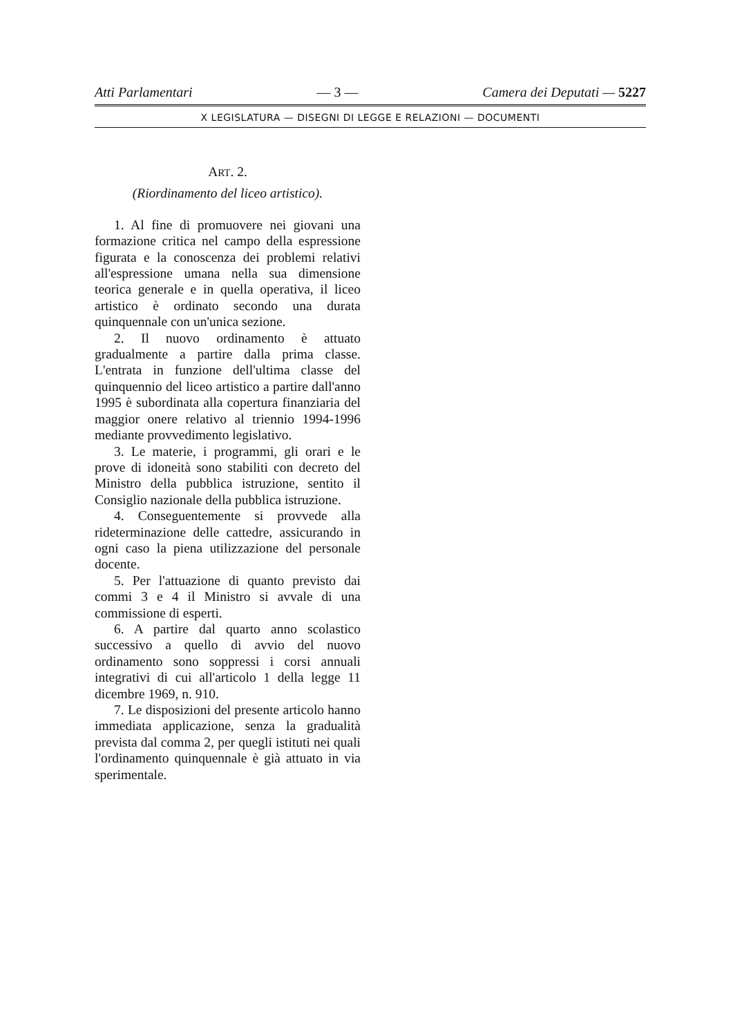Atti Parlamentari — 3 — Camera dei Deputati — 5227
X LEGISLATURA — DISEGNI DI LEGGE E RELAZIONI — DOCUMENTI
ART. 2.
(Riordinamento del liceo artistico).
1. Al fine di promuovere nei giovani una formazione critica nel campo della espressione figurata e la conoscenza dei problemi relativi all'espressione umana nella sua dimensione teorica generale e in quella operativa, il liceo artistico è ordinato secondo una durata quinquennale con un'unica sezione.
2. Il nuovo ordinamento è attuato gradualmente a partire dalla prima classe. L'entrata in funzione dell'ultima classe del quinquennio del liceo artistico a partire dall'anno 1995 è subordinata alla copertura finanziaria del maggior onere relativo al triennio 1994-1996 mediante provvedimento legislativo.
3. Le materie, i programmi, gli orari e le prove di idoneità sono stabiliti con decreto del Ministro della pubblica istruzione, sentito il Consiglio nazionale della pubblica istruzione.
4. Conseguentemente si provvede alla rideterminazione delle cattedre, assicurando in ogni caso la piena utilizzazione del personale docente.
5. Per l'attuazione di quanto previsto dai commi 3 e 4 il Ministro si avvale di una commissione di esperti.
6. A partire dal quarto anno scolastico successivo a quello di avvio del nuovo ordinamento sono soppressi i corsi annuali integrativi di cui all'articolo 1 della legge 11 dicembre 1969, n. 910.
7. Le disposizioni del presente articolo hanno immediata applicazione, senza la gradualità prevista dal comma 2, per quegli istituti nei quali l'ordinamento quinquennale è già attuato in via sperimentale.